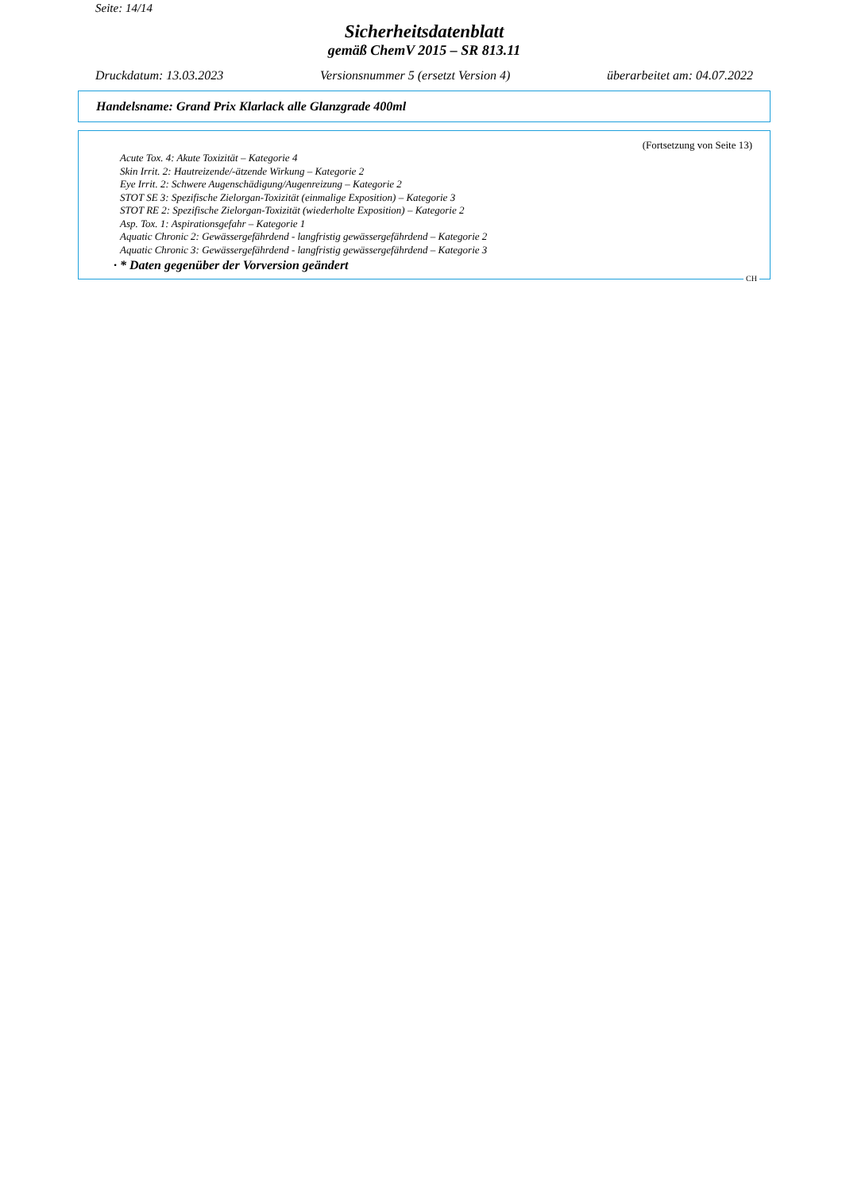Seite: 14/14
Sicherheitsdatenblatt
gemäß ChemV 2015 – SR 813.11
Druckdatum: 13.03.2023 Versionsnummer 5 (ersetzt Version 4) überarbeitet am: 04.07.2022
Handelsname: Grand Prix Klarlack alle Glanzgrade 400ml
(Fortsetzung von Seite 13)
Acute Tox. 4: Akute Toxizität – Kategorie 4
Skin Irrit. 2: Hautreizende/-ätzende Wirkung – Kategorie 2
Eye Irrit. 2: Schwere Augenschädigung/Augenreizung – Kategorie 2
STOT SE 3: Spezifische Zielorgan-Toxizität (einmalige Exposition) – Kategorie 3
STOT RE 2: Spezifische Zielorgan-Toxizität (wiederholte Exposition) – Kategorie 2
Asp. Tox. 1: Aspirationsgefahr – Kategorie 1
Aquatic Chronic 2: Gewässergefährdend - langfristig gewässergefährdend – Kategorie 2
Aquatic Chronic 3: Gewässergefährdend - langfristig gewässergefährdend – Kategorie 3
· * Daten gegenüber der Vorversion geändert
CH